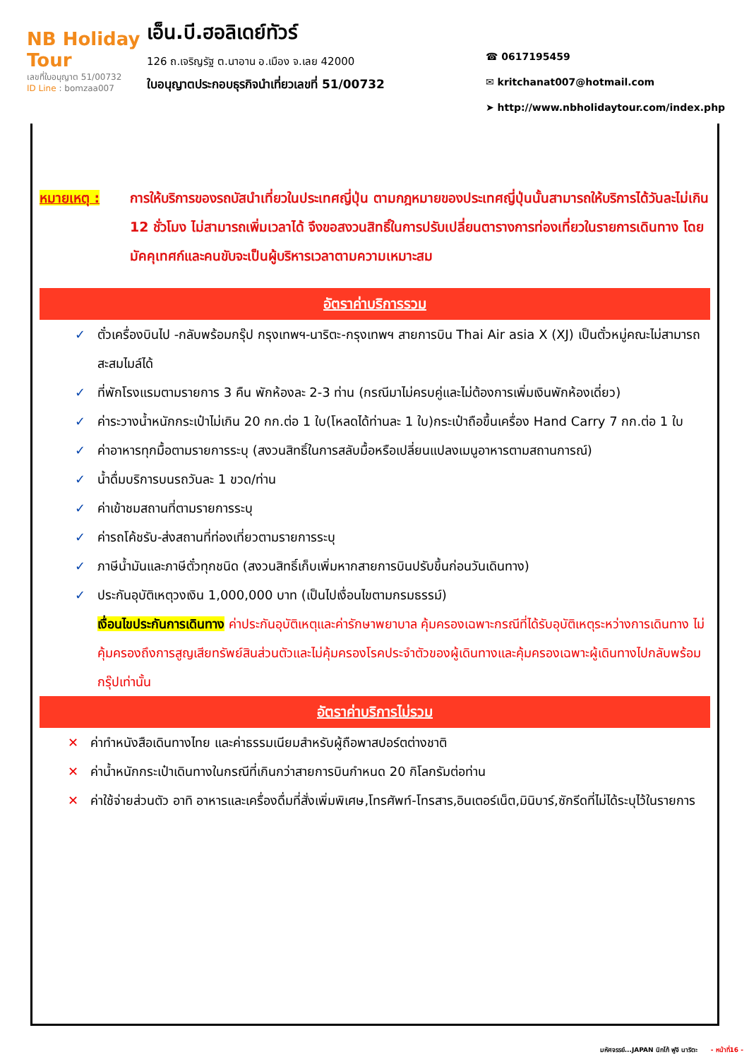NB Holiday Tour
เลขที่ใบอนุญาต 51/00732
ID Line : bomzaa007
เอ็น.บี.ฮอลิเดย์ทัวร์
126 ถ.เจริญรัฐ ต.นาอาน อ.เมือง จ.เลย 42000
ใบอนุญาตประกอบธุรกิจนำเที่ยวเลขที่ 51/00732
☎ 0617195459
✉ kritchanat007@hotmail.com
➤ http://www.nbholidaytour.com/index.php
หมายเหตุ : การให้บริการของรถบัสนำเที่ยวในประเทศญี่ปุ่น ตามกฎหมายของประเทศญี่ปุ่นนั้นสามารถให้บริการได้วันละไม่เกิน 12 ชั่วโมง ไม่สามารถเพิ่มเวลาได้ จึงขอสงวนสิทธิ์ในการปรับเปลี่ยนตารางการท่องเที่ยวในรายการเดินทาง โดยมัคคุเทศก์และคนขับจะเป็นผู้บริหารเวลาตามความเหมาะสม
อัตราค่าบริการรวม
✓ ตั๋วเครื่องบินไป -กลับพร้อมกรุ๊ป กรุงเทพฯ-นาริตะ-กรุงเทพฯ สายการบิน Thai Air asia X (XJ) เป็นตั๋วหมู่คณะไม่สามารถสะสมไมล์ได้
✓ ที่พักโรงแรมตามรายการ 3 คืน พักห้องละ 2-3 ท่าน (กรณีมาไม่ครบคู่และไม่ต้องการเพิ่มเงินพักห้องเดี่ยว)
✓ ค่าระวางน้ำหนักกระเป๋าไม่เกิน 20 กก.ต่อ 1 ใบ(โหลดได้ท่านละ 1 ใบ)กระเป๋าถือขึ้นเครื่อง Hand Carry 7 กก.ต่อ 1 ใบ
✓ ค่าอาหารทุกมื้อตามรายการระบุ (สงวนสิทธิ์ในการสลับมื้อหรือเปลี่ยนแปลงเมนูอาหารตามสถานการณ์)
✓ น้ำดื่มบริการบนรถวันละ 1 ขวด/ท่าน
✓ ค่าเข้าชมสถานที่ตามรายการระบุ
✓ ค่ารถโค้ชรับ-ส่งสถานที่ท่องเที่ยวตามรายการระบุ
✓ ภาษีน้ำมันและภาษีตั๋วทุกชนิด (สงวนสิทธิ์เก็บเพิ่มหากสายการบินปรับขึ้นก่อนวันเดินทาง)
✓ ประกันอุบัติเหตุวงเงิน 1,000,000 บาท (เป็นไปเงื่อนไขตามกรมธรรม์)
เงื่อนไขประกันการเดินทาง ค่าประกันอุบัติเหตุและค่ารักษาพยาบาล คุ้มครองเฉพาะกรณีที่ได้รับอุบัติเหตุระหว่างการเดินทาง ไม่คุ้มครองถึงการสูญเสียทรัพย์สินส่วนตัวและไม่คุ้มครองโรคประจำตัวของผู้เดินทางและคุ้มครองเฉพาะผู้เดินทางไปกลับพร้อมกรุ๊ปเท่านั้น
อัตราค่าบริการไม่รวม
✕ ค่าทำหนังสือเดินทางไทย และค่าธรรมเนียมสำหรับผู้ถือพาสปอร์ตต่างชาติ
✕ ค่าน้ำหนักกระเป๋าเดินทางในกรณีที่เกินกว่าสายการบินกำหนด 20 กิโลกรัมต่อท่าน
✕ ค่าใช้จ่ายส่วนตัว อาทิ อาหารและเครื่องดื่มที่สั่งเพิ่มพิเศษ,โทรศัพท์-โทรสาร,อินเตอร์เน็ต,มินิบาร์,ซักรีดที่ไม่ได้ระบุไว้ในรายการ
มหัศจรรย์...JAPAN นิกโก้ ฟูจิ นาริตะ - หน้าที่16 -